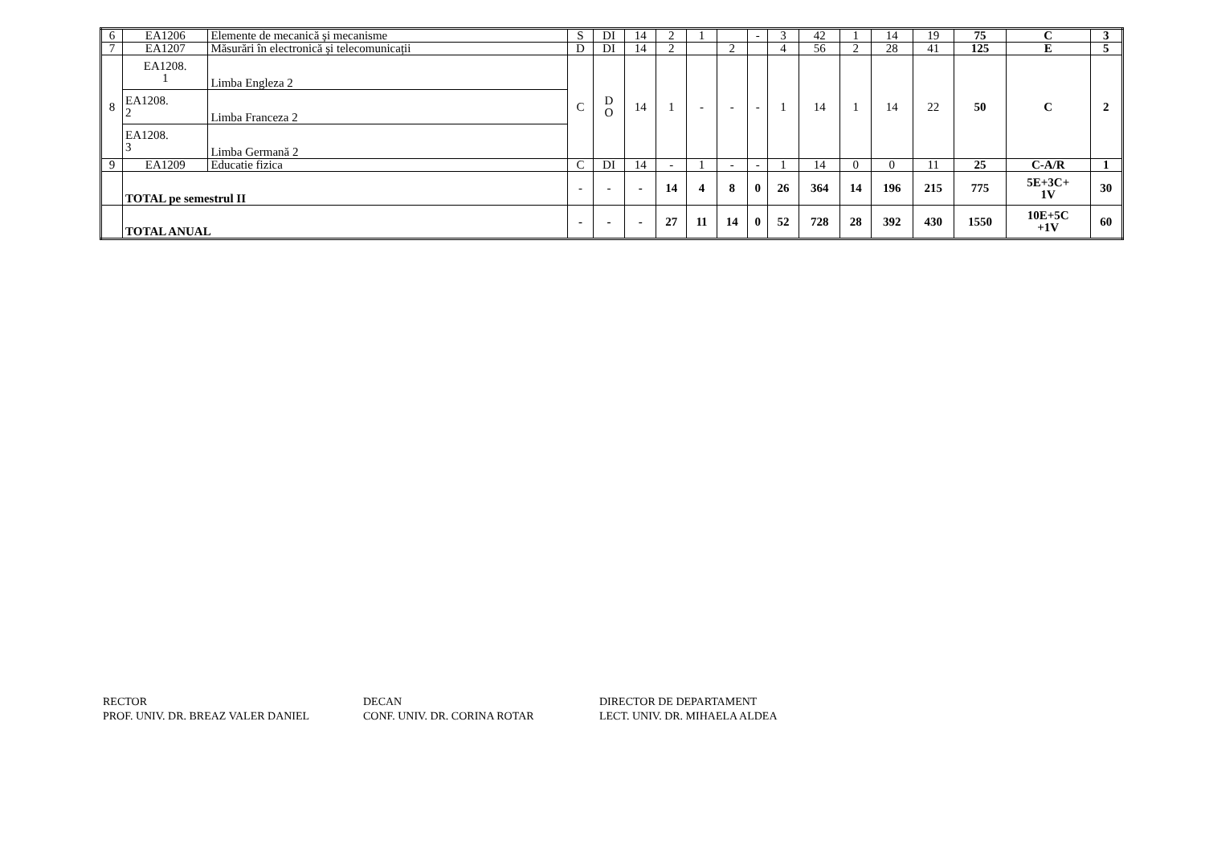| 6 | EA1206 | Elemente de mecanică și mecanisme | S | DI | 14 | 2 | 1 | | - | 3 | 42 | 1 | 14 | 19 | 75 | C | 3 |
| 7 | EA1207 | Măsurări în electronică și telecomunicații | D | DI | 14 | 2 | | 2 | | 4 | 56 | 2 | 28 | 41 | 125 | E | 5 |
| 8 | EA1208. 1 | Limba Engleza 2 | C | D O | 14 | 1 | - | - | - | 1 | 14 | 1 | 14 | 22 | 50 | C | 2 |
| | EA1208. 2 | Limba Franceza 2 | | | | | | | | | | | | | | | |
| | EA1208. 3 | Limba Germană 2 | | | | | | | | | | | | | | | |
| 9 | EA1209 | Educatie fizica | C | DI | 14 | - | 1 | - | - | 1 | 14 | 0 | 0 | 11 | 25 | C-A/R | 1 |
| | TOTAL pe semestrul II | | - | - | - | 14 | 4 | 8 | 0 | 26 | 364 | 14 | 196 | 215 | 775 | 5E+3C+ 1V | 30 |
| | TOTAL ANUAL | | - | - | - | 27 | 11 | 14 | 0 | 52 | 728 | 28 | 392 | 430 | 1550 | 10E+5C +1V | 60 |
RECTOR
PROF. UNIV. DR. BREAZ VALER DANIEL
DECAN
CONF. UNIV. DR. CORINA ROTAR
DIRECTOR DE DEPARTAMENT
LECT. UNIV. DR. MIHAELA ALDEA